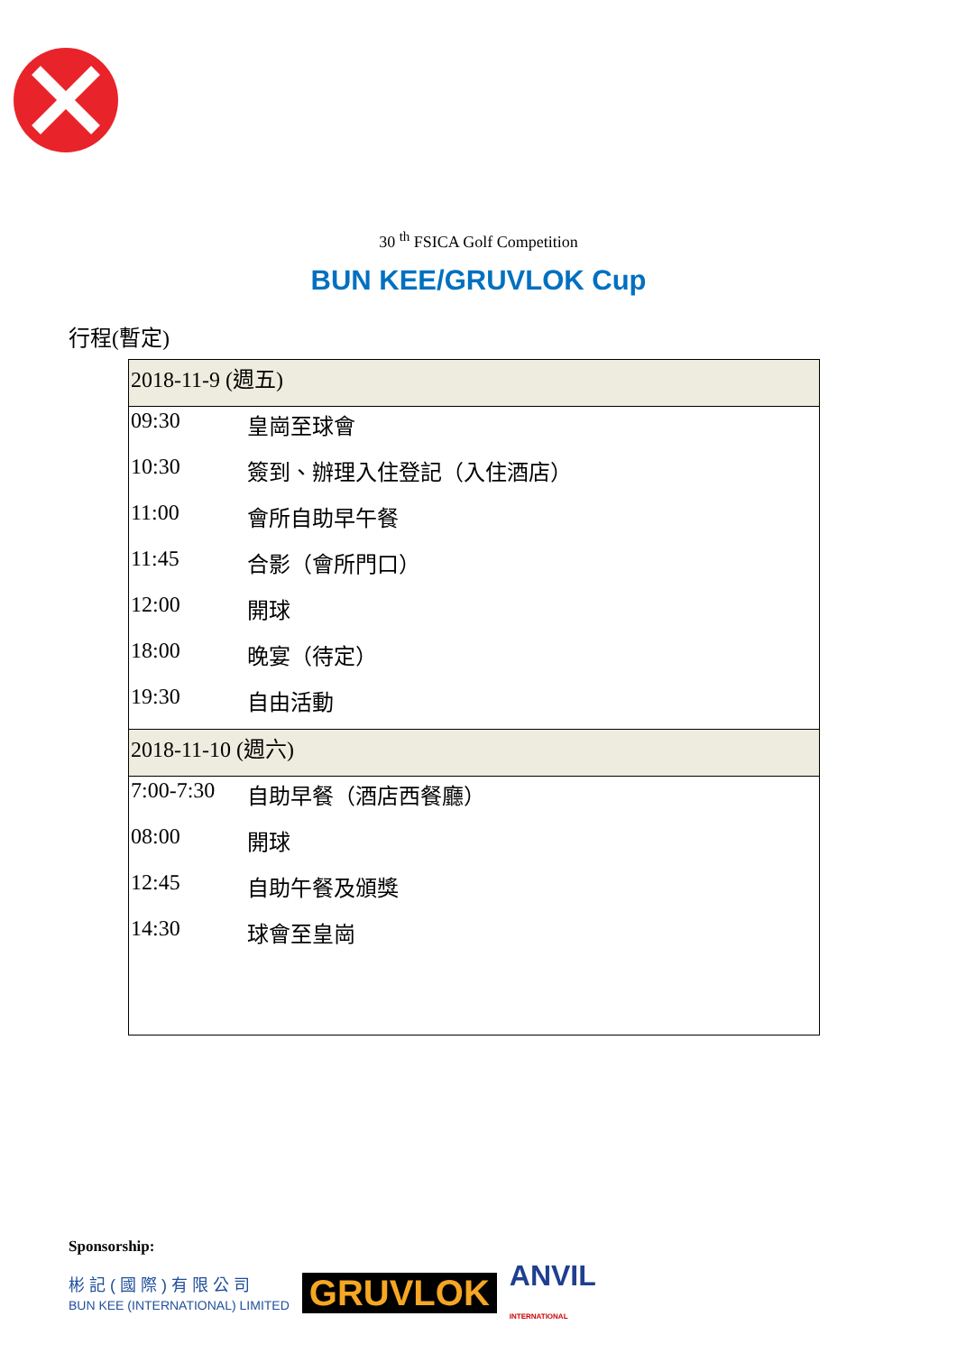30 <sup>th</sup> FSICA Golf Competition
BUN KEE/GRUVLOK Cup
行程(暫定)
| 2018-11-9 (週五) | |
| 09:30 | 皇崗至球會 |
| 10:30 | 簽到、辦理入住登記（入住酒店） |
| 11:00 | 會所自助早午餐 |
| 11:45 | 合影（會所門口） |
| 12:00 | 開球 |
| 18:00 | 晚宴（待定） |
| 19:30 | 自由活動 |
| 2018-11-10 (週六) | |
| 7:00-7:30 | 自助早餐（酒店西餐廳） |
| 08:00 | 開球 |
| 12:45 | 自助午餐及頒獎 |
| 14:30 | 球會至皇崗 |
Sponsorship:
彬 記 ( 國 際 ) 有 限 公 司
BUN KEE (INTERNATIONAL) LIMITED
GRUVLOK
ANVIL
INTERNATIONAL